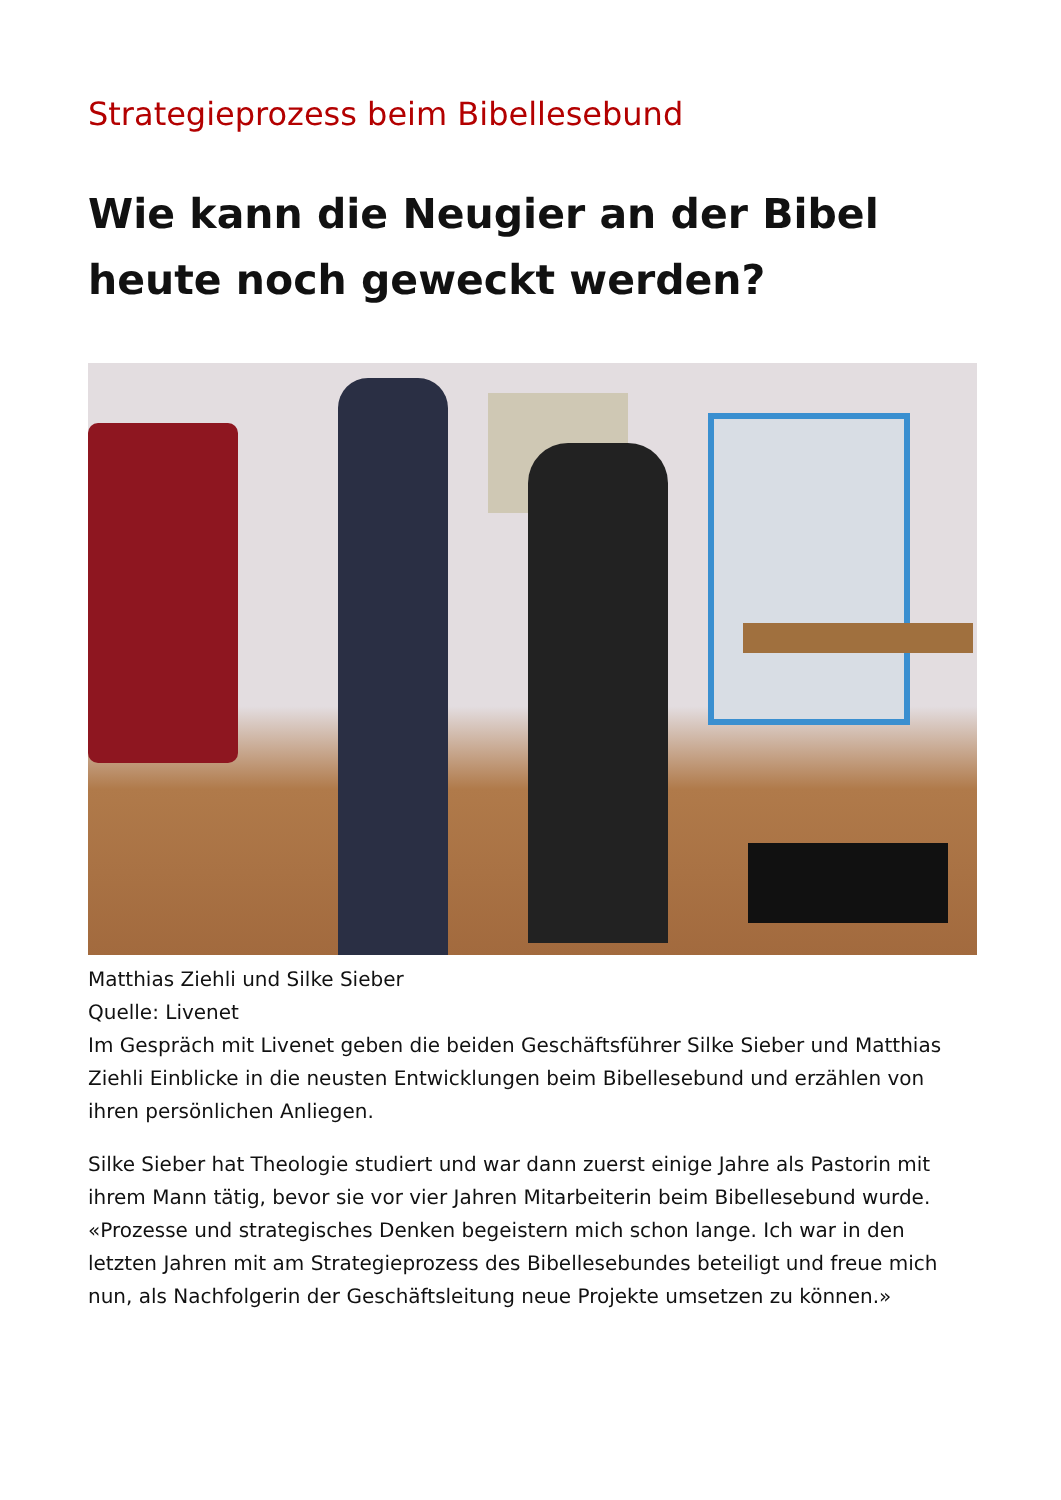Strategieprozess beim Bibellesebund
Wie kann die Neugier an der Bibel heute noch geweckt werden?
Matthias Ziehli und Silke Sieber
Quelle: Livenet
Im Gespräch mit Livenet geben die beiden Geschäftsführer Silke Sieber und Matthias Ziehli Einblicke in die neusten Entwicklungen beim Bibellesebund und erzählen von ihren persönlichen Anliegen.
Silke Sieber hat Theologie studiert und war dann zuerst einige Jahre als Pastorin mit ihrem Mann tätig, bevor sie vor vier Jahren Mitarbeiterin beim Bibellesebund wurde. «Prozesse und strategisches Denken begeistern mich schon lange. Ich war in den letzten Jahren mit am Strategieprozess des Bibellesebundes beteiligt und freue mich nun, als Nachfolgerin der Geschäftsleitung neue Projekte umsetzen zu können.»